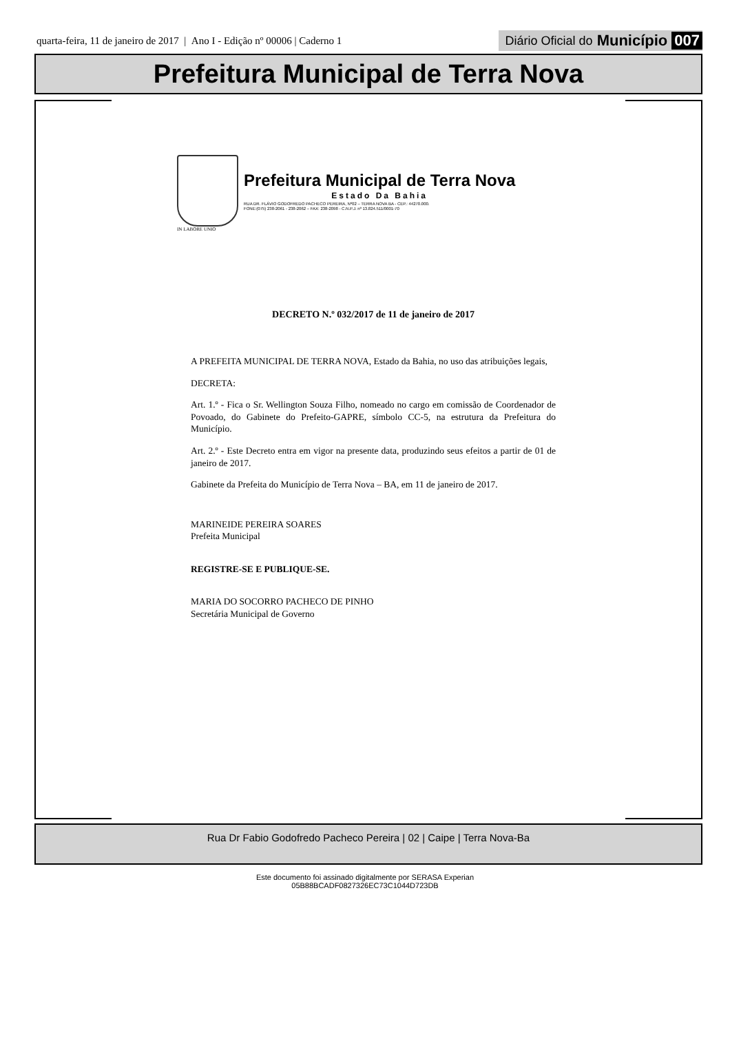quarta-feira, 11 de janeiro de 2017 | Ano I - Edição nº 00006 | Caderno 1
Diário Oficial do Município 007
Prefeitura Municipal de Terra Nova
Prefeitura Municipal de Terra Nova
Estado Da Bahia
RUA DR. FLÁVIO GODOFREDO PACHECO PEREIRA, Nº02 – TERRA NOVA BA - CEP.: 44270.000.
FONE:(075) 238-2061 - 238-2062 – FAX: 238-2098 - C.N.P.J. nº 13.824.511/0001-70
IN LABORE UNIO
DECRETO N.º 032/2017 de 11 de janeiro de 2017
A PREFEITA MUNICIPAL DE TERRA NOVA, Estado da Bahia, no uso das atribuições legais,
DECRETA:
Art. 1.º - Fica o Sr. Wellington Souza Filho, nomeado no cargo em comissão de Coordenador de Povoado, do Gabinete do Prefeito-GAPRE, símbolo CC-5, na estrutura da Prefeitura do Município.
Art. 2.º - Este Decreto entra em vigor na presente data, produzindo seus efeitos a partir de 01 de janeiro de 2017.
Gabinete da Prefeita do Município de Terra Nova – BA, em 11 de janeiro de 2017.
MARINEIDE PEREIRA SOARES
Prefeita Municipal
REGISTRE-SE E PUBLIQUE-SE.
MARIA DO SOCORRO PACHECO DE PINHO
Secretária Municipal de Governo
Rua Dr Fabio Godofredo Pacheco Pereira | 02 | Caipe | Terra Nova-Ba
Este documento foi assinado digitalmente por SERASA Experian
05B88BCADF0827326EC73C1044D723DB